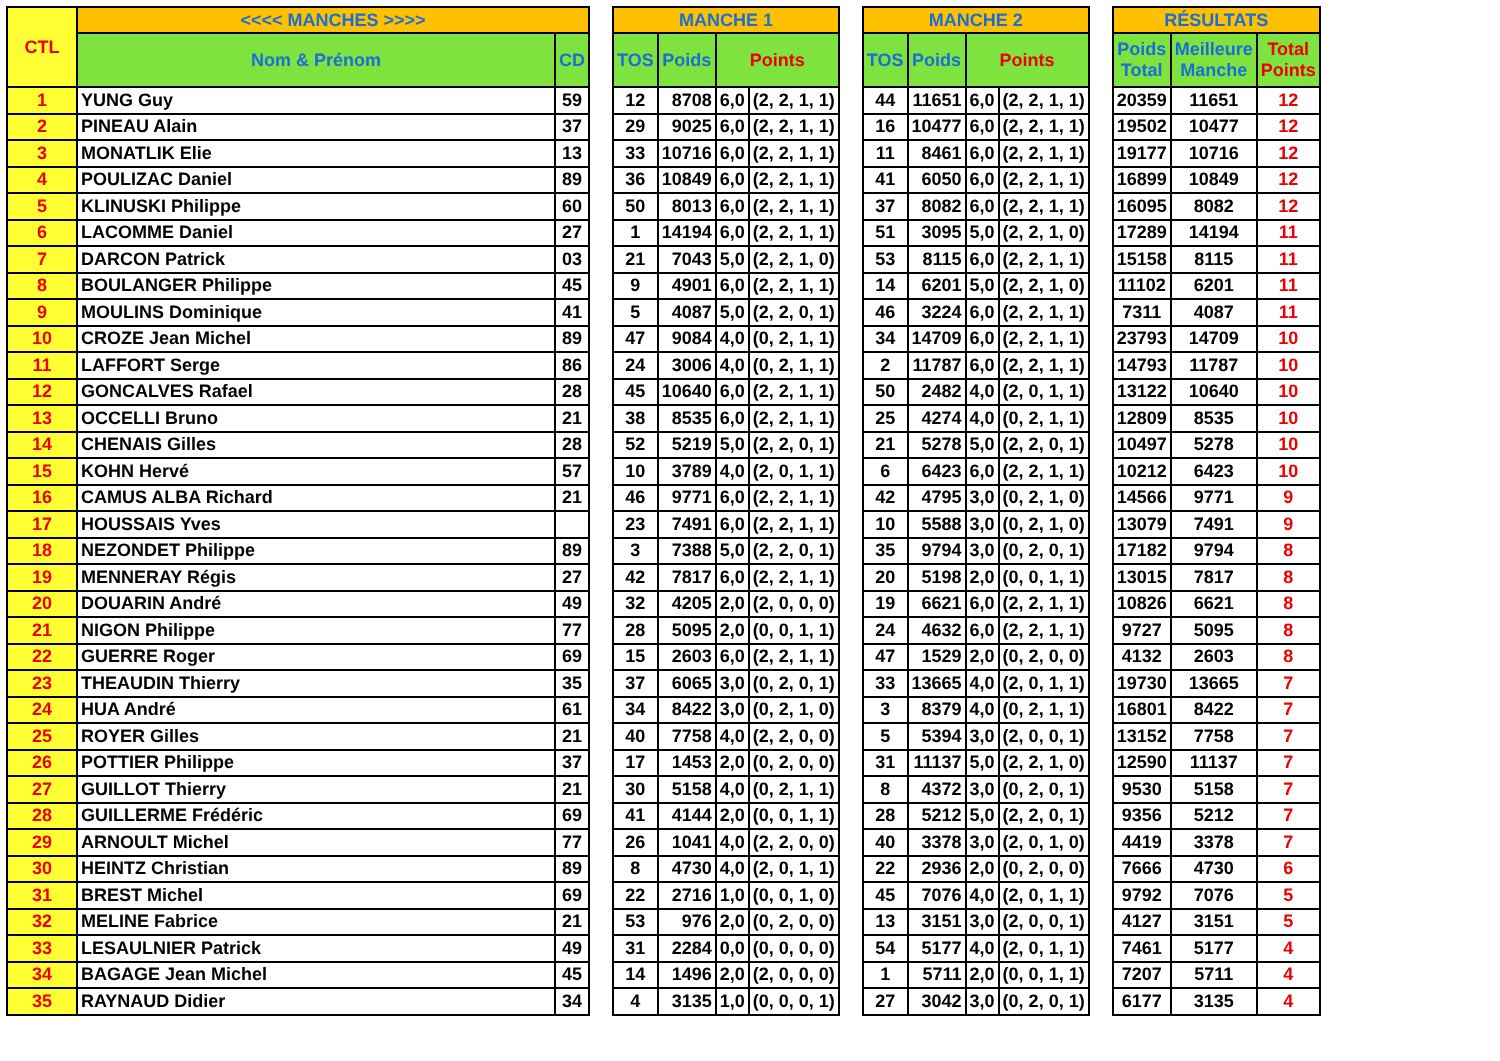| CTL | <<<< MANCHES >>>> | |
| --- | --- | --- |
| | Nom & Prénom | CD |
| 1 | YUNG Guy | 59 |
| 2 | PINEAU Alain | 37 |
| 3 | MONATLIK Elie | 13 |
| 4 | POULIZAC Daniel | 89 |
| 5 | KLINUSKI Philippe | 60 |
| 6 | LACOMME Daniel | 27 |
| 7 | DARCON Patrick | 03 |
| 8 | BOULANGER Philippe | 45 |
| 9 | MOULINS Dominique | 41 |
| 10 | CROZE Jean Michel | 89 |
| 11 | LAFFORT Serge | 86 |
| 12 | GONCALVES Rafael | 28 |
| 13 | OCCELLI Bruno | 21 |
| 14 | CHENAIS Gilles | 28 |
| 15 | KOHN Hervé | 57 |
| 16 | CAMUS ALBA Richard | 21 |
| 17 | HOUSSAIS Yves | |
| 18 | NEZONDET Philippe | 89 |
| 19 | MENNERAY Régis | 27 |
| 20 | DOUARIN André | 49 |
| 21 | NIGON Philippe | 77 |
| 22 | GUERRE Roger | 69 |
| 23 | THEAUDIN Thierry | 35 |
| 24 | HUA André | 61 |
| 25 | ROYER Gilles | 21 |
| 26 | POTTIER Philippe | 37 |
| 27 | GUILLOT Thierry | 21 |
| 28 | GUILLERME Frédéric | 69 |
| 29 | ARNOULT Michel | 77 |
| 30 | HEINTZ Christian | 89 |
| 31 | BREST Michel | 69 |
| 32 | MELINE Fabrice | 21 |
| 33 | LESAULNIER Patrick | 49 |
| 34 | BAGAGE Jean Michel | 45 |
| 35 | RAYNAUD Didier | 34 |
| MANCHE 1 | | | |
| --- | --- | --- | --- |
| TOS | Poids | Points | |
| 12 | 8708 | 6,0 | (2, 2, 1, 1) |
| 29 | 9025 | 6,0 | (2, 2, 1, 1) |
| 33 | 10716 | 6,0 | (2, 2, 1, 1) |
| 36 | 10849 | 6,0 | (2, 2, 1, 1) |
| 50 | 8013 | 6,0 | (2, 2, 1, 1) |
| 1 | 14194 | 6,0 | (2, 2, 1, 1) |
| 21 | 7043 | 5,0 | (2, 2, 1, 0) |
| 9 | 4901 | 6,0 | (2, 2, 1, 1) |
| 5 | 4087 | 5,0 | (2, 2, 0, 1) |
| 47 | 9084 | 4,0 | (0, 2, 1, 1) |
| 24 | 3006 | 4,0 | (0, 2, 1, 1) |
| 45 | 10640 | 6,0 | (2, 2, 1, 1) |
| 38 | 8535 | 6,0 | (2, 2, 1, 1) |
| 52 | 5219 | 5,0 | (2, 2, 0, 1) |
| 10 | 3789 | 4,0 | (2, 0, 1, 1) |
| 46 | 9771 | 6,0 | (2, 2, 1, 1) |
| 23 | 7491 | 6,0 | (2, 2, 1, 1) |
| 3 | 7388 | 5,0 | (2, 2, 0, 1) |
| 42 | 7817 | 6,0 | (2, 2, 1, 1) |
| 32 | 4205 | 2,0 | (2, 0, 0, 0) |
| 28 | 5095 | 2,0 | (0, 0, 1, 1) |
| 15 | 2603 | 6,0 | (2, 2, 1, 1) |
| 37 | 6065 | 3,0 | (0, 2, 0, 1) |
| 34 | 8422 | 3,0 | (0, 2, 1, 0) |
| 40 | 7758 | 4,0 | (2, 2, 0, 0) |
| 17 | 1453 | 2,0 | (0, 2, 0, 0) |
| 30 | 5158 | 4,0 | (0, 2, 1, 1) |
| 41 | 4144 | 2,0 | (0, 0, 1, 1) |
| 26 | 1041 | 4,0 | (2, 2, 0, 0) |
| 8 | 4730 | 4,0 | (2, 0, 1, 1) |
| 22 | 2716 | 1,0 | (0, 0, 1, 0) |
| 53 | 976 | 2,0 | (0, 2, 0, 0) |
| 31 | 2284 | 0,0 | (0, 0, 0, 0) |
| 14 | 1496 | 2,0 | (2, 0, 0, 0) |
| 4 | 3135 | 1,0 | (0, 0, 0, 1) |
| MANCHE 2 | | | |
| --- | --- | --- | --- |
| TOS | Poids | Points | |
| 44 | 11651 | 6,0 | (2, 2, 1, 1) |
| 16 | 10477 | 6,0 | (2, 2, 1, 1) |
| 11 | 8461 | 6,0 | (2, 2, 1, 1) |
| 41 | 6050 | 6,0 | (2, 2, 1, 1) |
| 37 | 8082 | 6,0 | (2, 2, 1, 1) |
| 51 | 3095 | 5,0 | (2, 2, 1, 0) |
| 53 | 8115 | 6,0 | (2, 2, 1, 1) |
| 14 | 6201 | 5,0 | (2, 2, 1, 0) |
| 46 | 3224 | 6,0 | (2, 2, 1, 1) |
| 34 | 14709 | 6,0 | (2, 2, 1, 1) |
| 2 | 11787 | 6,0 | (2, 2, 1, 1) |
| 50 | 2482 | 4,0 | (2, 0, 1, 1) |
| 25 | 4274 | 4,0 | (0, 2, 1, 1) |
| 21 | 5278 | 5,0 | (2, 2, 0, 1) |
| 6 | 6423 | 6,0 | (2, 2, 1, 1) |
| 42 | 4795 | 3,0 | (0, 2, 1, 0) |
| 10 | 5588 | 3,0 | (0, 2, 1, 0) |
| 35 | 9794 | 3,0 | (0, 2, 0, 1) |
| 20 | 5198 | 2,0 | (0, 0, 1, 1) |
| 19 | 6621 | 6,0 | (2, 2, 1, 1) |
| 24 | 4632 | 6,0 | (2, 2, 1, 1) |
| 47 | 1529 | 2,0 | (0, 2, 0, 0) |
| 33 | 13665 | 4,0 | (2, 0, 1, 1) |
| 3 | 8379 | 4,0 | (0, 2, 1, 1) |
| 5 | 5394 | 3,0 | (2, 0, 0, 1) |
| 31 | 11137 | 5,0 | (2, 2, 1, 0) |
| 8 | 4372 | 3,0 | (0, 2, 0, 1) |
| 28 | 5212 | 5,0 | (2, 2, 0, 1) |
| 40 | 3378 | 3,0 | (2, 0, 1, 0) |
| 22 | 2936 | 2,0 | (0, 2, 0, 0) |
| 45 | 7076 | 4,0 | (2, 0, 1, 1) |
| 13 | 3151 | 3,0 | (2, 0, 0, 1) |
| 54 | 5177 | 4,0 | (2, 0, 1, 1) |
| 1 | 5711 | 2,0 | (0, 0, 1, 1) |
| 27 | 3042 | 3,0 | (0, 2, 0, 1) |
| RÉSULTATS | | |
| --- | --- | --- |
| Poids Total | Meilleure Manche | Total Points |
| 20359 | 11651 | 12 |
| 19502 | 10477 | 12 |
| 19177 | 10716 | 12 |
| 16899 | 10849 | 12 |
| 16095 | 8082 | 12 |
| 17289 | 14194 | 11 |
| 15158 | 8115 | 11 |
| 11102 | 6201 | 11 |
| 7311 | 4087 | 11 |
| 23793 | 14709 | 10 |
| 14793 | 11787 | 10 |
| 13122 | 10640 | 10 |
| 12809 | 8535 | 10 |
| 10497 | 5278 | 10 |
| 10212 | 6423 | 10 |
| 14566 | 9771 | 9 |
| 13079 | 7491 | 9 |
| 17182 | 9794 | 8 |
| 13015 | 7817 | 8 |
| 10826 | 6621 | 8 |
| 9727 | 5095 | 8 |
| 4132 | 2603 | 8 |
| 19730 | 13665 | 7 |
| 16801 | 8422 | 7 |
| 13152 | 7758 | 7 |
| 12590 | 11137 | 7 |
| 9530 | 5158 | 7 |
| 9356 | 5212 | 7 |
| 4419 | 3378 | 7 |
| 7666 | 4730 | 6 |
| 9792 | 7076 | 5 |
| 4127 | 3151 | 5 |
| 7461 | 5177 | 4 |
| 7207 | 5711 | 4 |
| 6177 | 3135 | 4 |